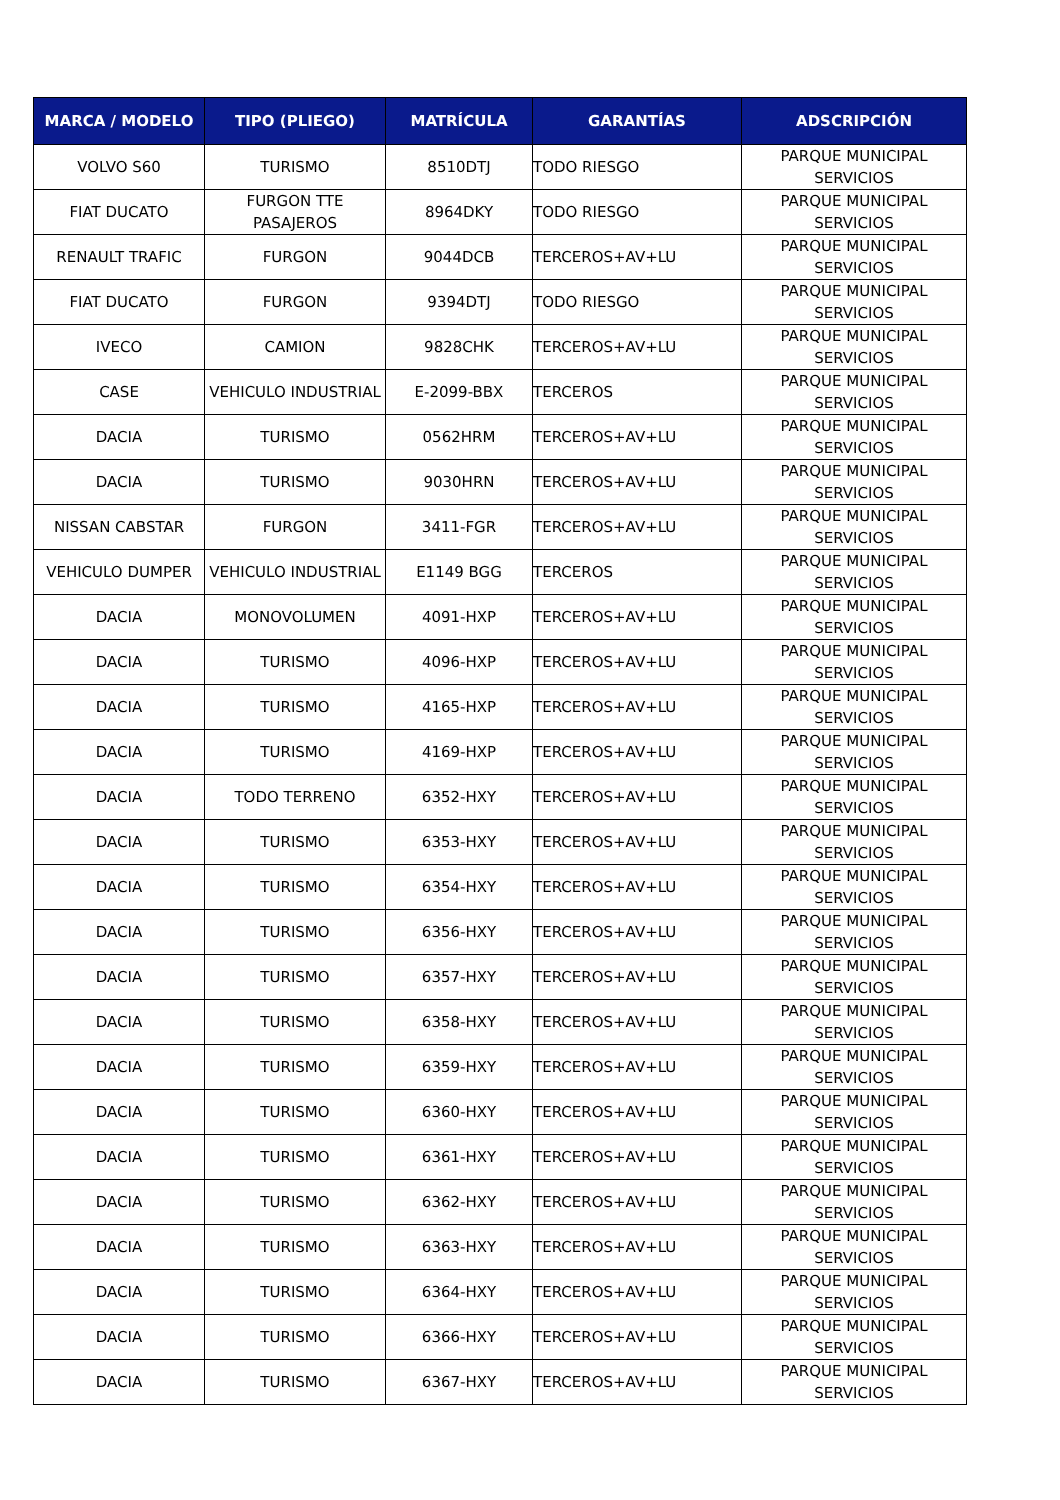| MARCA / MODELO | TIPO (PLIEGO) | MATRÍCULA | GARANTÍAS | ADSCRIPCIÓN |
| --- | --- | --- | --- | --- |
| VOLVO S60 | TURISMO | 8510DTJ | TODO RIESGO | PARQUE MUNICIPAL SERVICIOS |
| FIAT DUCATO | FURGON TTE PASAJEROS | 8964DKY | TODO RIESGO | PARQUE MUNICIPAL SERVICIOS |
| RENAULT TRAFIC | FURGON | 9044DCB | TERCEROS+AV+LU | PARQUE MUNICIPAL SERVICIOS |
| FIAT DUCATO | FURGON | 9394DTJ | TODO RIESGO | PARQUE MUNICIPAL SERVICIOS |
| IVECO | CAMION | 9828CHK | TERCEROS+AV+LU | PARQUE MUNICIPAL SERVICIOS |
| CASE | VEHICULO INDUSTRIAL | E-2099-BBX | TERCEROS | PARQUE MUNICIPAL SERVICIOS |
| DACIA | TURISMO | 0562HRM | TERCEROS+AV+LU | PARQUE MUNICIPAL SERVICIOS |
| DACIA | TURISMO | 9030HRN | TERCEROS+AV+LU | PARQUE MUNICIPAL SERVICIOS |
| NISSAN CABSTAR | FURGON | 3411-FGR | TERCEROS+AV+LU | PARQUE MUNICIPAL SERVICIOS |
| VEHICULO DUMPER | VEHICULO INDUSTRIAL | E1149 BGG | TERCEROS | PARQUE MUNICIPAL SERVICIOS |
| DACIA | MONOVOLUMEN | 4091-HXP | TERCEROS+AV+LU | PARQUE MUNICIPAL SERVICIOS |
| DACIA | TURISMO | 4096-HXP | TERCEROS+AV+LU | PARQUE MUNICIPAL SERVICIOS |
| DACIA | TURISMO | 4165-HXP | TERCEROS+AV+LU | PARQUE MUNICIPAL SERVICIOS |
| DACIA | TURISMO | 4169-HXP | TERCEROS+AV+LU | PARQUE MUNICIPAL SERVICIOS |
| DACIA | TODO TERRENO | 6352-HXY | TERCEROS+AV+LU | PARQUE MUNICIPAL SERVICIOS |
| DACIA | TURISMO | 6353-HXY | TERCEROS+AV+LU | PARQUE MUNICIPAL SERVICIOS |
| DACIA | TURISMO | 6354-HXY | TERCEROS+AV+LU | PARQUE MUNICIPAL SERVICIOS |
| DACIA | TURISMO | 6356-HXY | TERCEROS+AV+LU | PARQUE MUNICIPAL SERVICIOS |
| DACIA | TURISMO | 6357-HXY | TERCEROS+AV+LU | PARQUE MUNICIPAL SERVICIOS |
| DACIA | TURISMO | 6358-HXY | TERCEROS+AV+LU | PARQUE MUNICIPAL SERVICIOS |
| DACIA | TURISMO | 6359-HXY | TERCEROS+AV+LU | PARQUE MUNICIPAL SERVICIOS |
| DACIA | TURISMO | 6360-HXY | TERCEROS+AV+LU | PARQUE MUNICIPAL SERVICIOS |
| DACIA | TURISMO | 6361-HXY | TERCEROS+AV+LU | PARQUE MUNICIPAL SERVICIOS |
| DACIA | TURISMO | 6362-HXY | TERCEROS+AV+LU | PARQUE MUNICIPAL SERVICIOS |
| DACIA | TURISMO | 6363-HXY | TERCEROS+AV+LU | PARQUE MUNICIPAL SERVICIOS |
| DACIA | TURISMO | 6364-HXY | TERCEROS+AV+LU | PARQUE MUNICIPAL SERVICIOS |
| DACIA | TURISMO | 6366-HXY | TERCEROS+AV+LU | PARQUE MUNICIPAL SERVICIOS |
| DACIA | TURISMO | 6367-HXY | TERCEROS+AV+LU | PARQUE MUNICIPAL SERVICIOS |